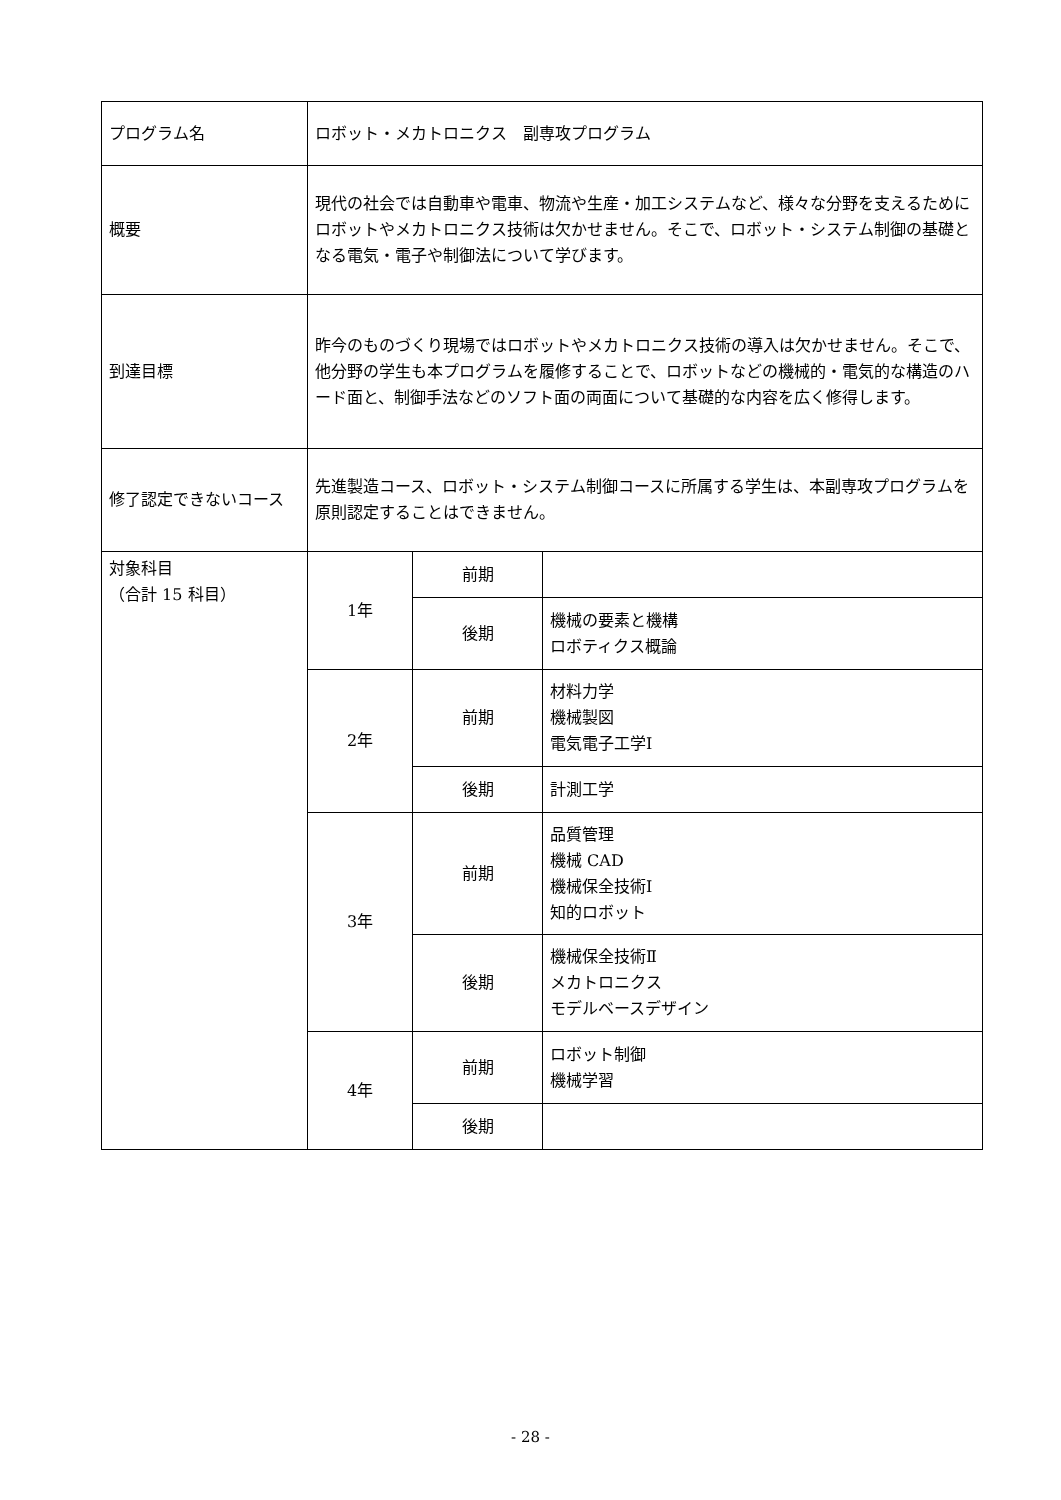| プログラム名 | ロボット・メカトロニクス 副専攻プログラム | | |
| 概要 | 現代の社会では自動車や電車、物流や生産・加工システムなど、様々な分野を支えるためにロボットやメカトロニクス技術は欠かせません。そこで、ロボット・システム制御の基礎となる電気・電子や制御法について学びます。 | | |
| 到達目標 | 昨今のものづくり現場ではロボットやメカトロニクス技術の導入は欠かせません。そこで、他分野の学生も本プログラムを履修することで、ロボットなどの機械的・電気的な構造のハード面と、制御手法などのソフト面の両面について基礎的な内容を広く修得します。 | | |
| 修了認定できないコース | 先進製造コース、ロボット・システム制御コースに所属する学生は、本副専攻プログラムを原則認定することはできません。 | | |
| 対象科目 （合計 15 科目） | 1年 | 前期 | |
| | | 後期 | 機械の要素と機構 ロボティクス概論 |
| | 2年 | 前期 | 材料力学 機械製図 電気電子工学Ⅰ |
| | | 後期 | 計測工学 |
| | 3年 | 前期 | 品質管理 機械 CAD 機械保全技術Ⅰ 知的ロボット |
| | | 後期 | 機械保全技術Ⅱ メカトロニクス モデルベースデザイン |
| | 4年 | 前期 | ロボット制御 機械学習 |
| | | 後期 | |
- 28 -